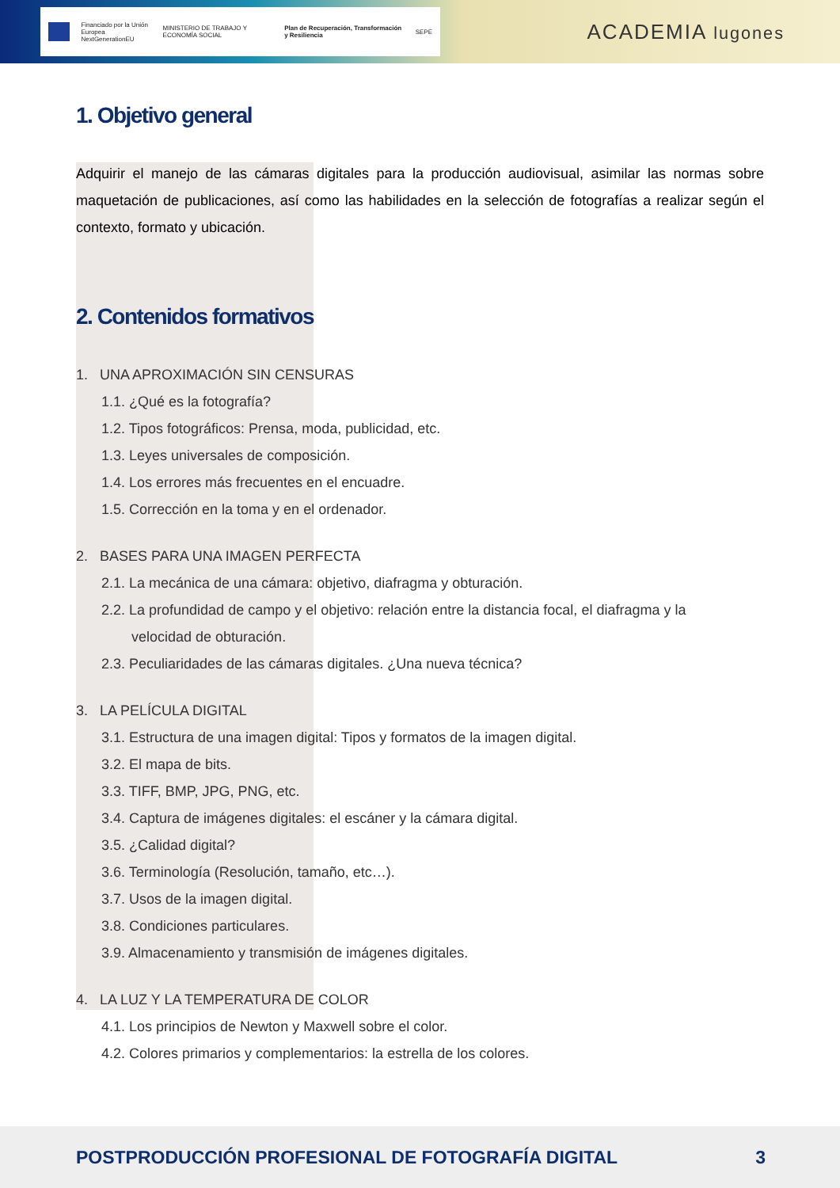Financiado por la Unión Europea
NextGenerationEU MINISTERIO DE TRABAJO Y ECONOMÍA SOCIAL Plan de Recuperación, Transformación y Resiliencia SEPE
ACADEMIA lugones
1. Objetivo general
Adquirir el manejo de las cámaras digitales para la producción audiovisual, asimilar las normas sobre maquetación de publicaciones, así como las habilidades en la selección de fotografías a realizar según el contexto, formato y ubicación.
2. Contenidos formativos
1. UNA APROXIMACIÓN SIN CENSURAS
1.1. ¿Qué es la fotografía?
1.2. Tipos fotográficos: Prensa, moda, publicidad, etc.
1.3. Leyes universales de composición.
1.4. Los errores más frecuentes en el encuadre.
1.5. Corrección en la toma y en el ordenador.
2. BASES PARA UNA IMAGEN PERFECTA
2.1. La mecánica de una cámara: objetivo, diafragma y obturación.
2.2. La profundidad de campo y el objetivo: relación entre la distancia focal, el diafragma y la
velocidad de obturación.
2.3. Peculiaridades de las cámaras digitales. ¿Una nueva técnica?
3. LA PELÍCULA DIGITAL
3.1. Estructura de una imagen digital: Tipos y formatos de la imagen digital.
3.2. El mapa de bits.
3.3. TIFF, BMP, JPG, PNG, etc.
3.4. Captura de imágenes digitales: el escáner y la cámara digital.
3.5. ¿Calidad digital?
3.6. Terminología (Resolución, tamaño, etc…).
3.7. Usos de la imagen digital.
3.8. Condiciones particulares.
3.9. Almacenamiento y transmisión de imágenes digitales.
4. LA LUZ Y LA TEMPERATURA DE COLOR
4.1. Los principios de Newton y Maxwell sobre el color.
4.2. Colores primarios y complementarios: la estrella de los colores.
POSTPRODUCCIÓN PROFESIONAL DE FOTOGRAFÍA DIGITAL 3